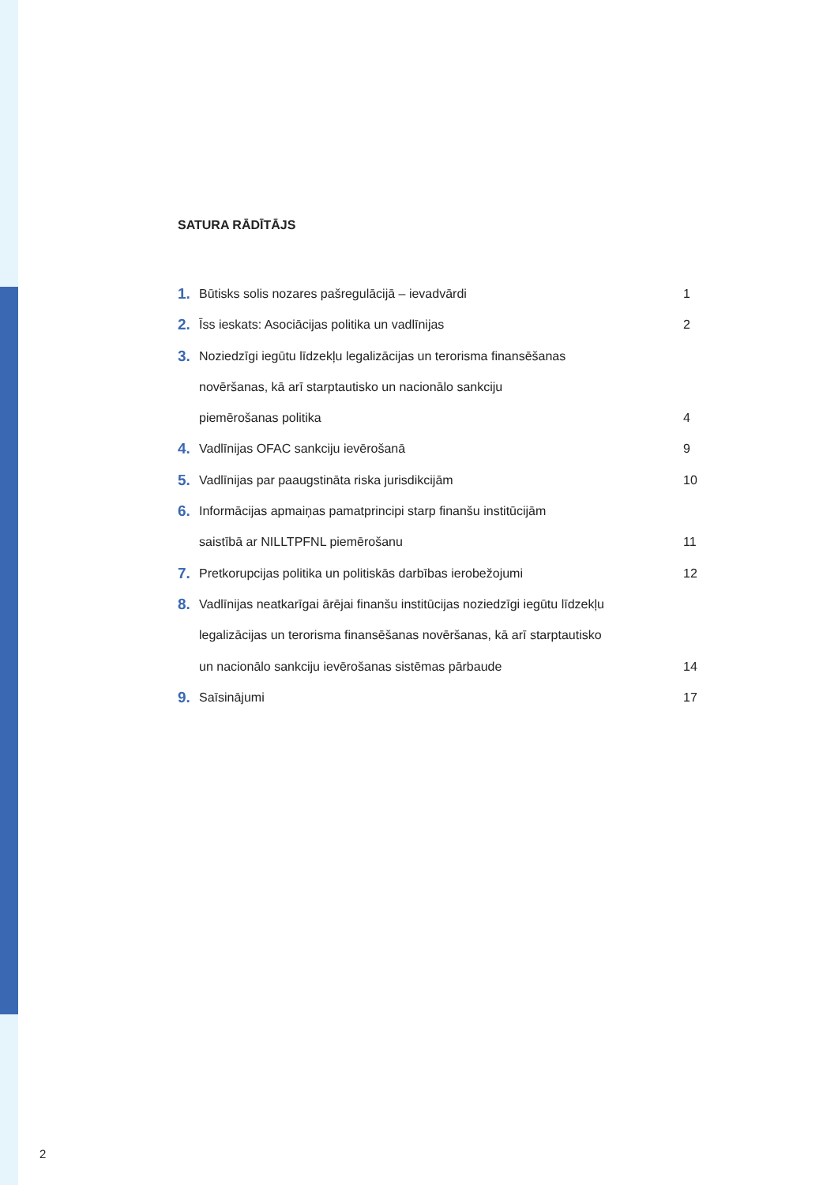SATURA RĀDĪTĀJS
1. Būtisks solis nozares pašregulācijā – ievadvārdi 1
2. Īss ieskats: Asociācijas politika un vadlīnijas 2
3. Noziedzīgi iegūtu līdzekļu legalizācijas un terorisma finansēšanas
novēršanas, kā arī starptautisko un nacionālo sankciju
piemērošanas politika
4
4. Vadlīnijas OFAC sankciju ievērošanā 9
5. Vadlīnijas par paaugstināta riska jurisdikcijām 10
6. Informācijas apmaiņas pamatprincipi starp finanšu institūcijām
saistībā ar NILLTPFNL piemērošanu
11
7. Pretkorupcijas politika un politiskās darbības ierobežojumi 12
8. Vadlīnijas neatkarīgai ārējai finanšu institūcijas noziedzīgi iegūtu līdzekļu
legalizācijas un terorisma finansēšanas novēršanas, kā arī starptautisko
un nacionālo sankciju ievērošanas sistēmas pārbaude
14
9. Saīsinājumi 17
2